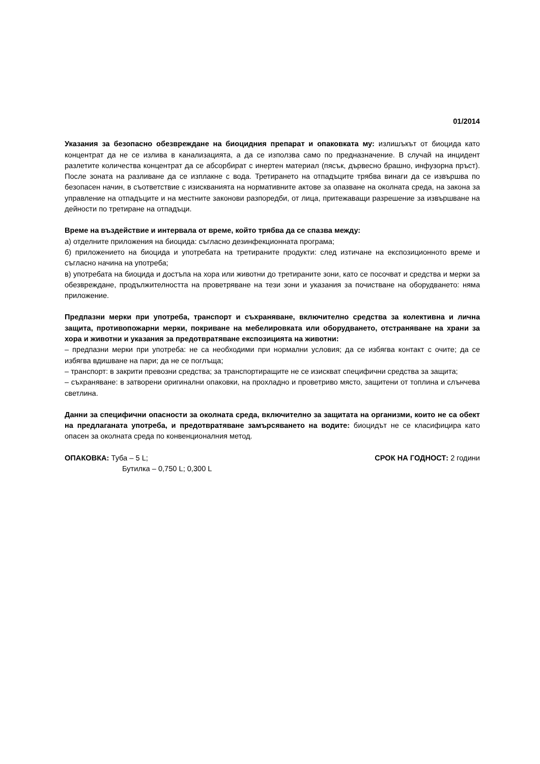01/2014
Указания за безопасно обезвреждане на биоцидния препарат и опаковката му: излишъкът от биоцида като концентрат да не се излива в канализацията, а да се използва само по предназначение. В случай на инцидент разлетите количества концентрат да се абсорбират с инертен материал (пясък, дървесно брашно, инфузорна пръст). После зоната на разливане да се изплакне с вода. Третирането на отпадъците трябва винаги да се извършва по безопасен начин, в съответствие с изискванията на нормативните актове за опазване на околната среда, на закона за управление на отпадъците и на местните законови разпоредби, от лица, притежаващи разрешение за извършване на дейности по третиране на отпадъци.
Време на въздействие и интервала от време, който трябва да се спазва между:
а) отделните приложения на биоцида: съгласно дезинфекционната програма;
б) приложението на биоцида и употребата на третираните продукти: след изтичане на експозиционното време и съгласно начина на употреба;
в) употребата на биоцида и достъпа на хора или животни до третираните зони, като се посочват и средства и мерки за обезвреждане, продължителността на проветряване на тези зони и указания за почистване на оборудването: няма приложение.
Предпазни мерки при употреба, транспорт и съхраняване, включително средства за колективна и лична защита, противопожарни мерки, покриване на мебелировката или оборудването, отстраняване на храни за хора и животни и указания за предотвратяване експозицията на животни:
– предпазни мерки при употреба: не са необходими при нормални условия; да се избягва контакт с очите; да се избягва вдишване на пари; да не се поглъща;
– транспорт: в закрити превозни средства; за транспортиращите не се изискват специфични средства за защита;
– съхраняване: в затворени оригинални опаковки, на прохладно и проветриво място, защитени от топлина и слънчева светлина.
Данни за специфични опасности за околната среда, включително за защитата на организми, които не са обект на предлаганата употреба, и предотвратяване замърсяването на водите: биоцидът не се класифицира като опасен за околната среда по конвенционалния метод.
ОПАКОВКА: Туба – 5 L;
Бутилка – 0,750 L; 0,300 L
СРОК НА ГОДНОСТ: 2 години